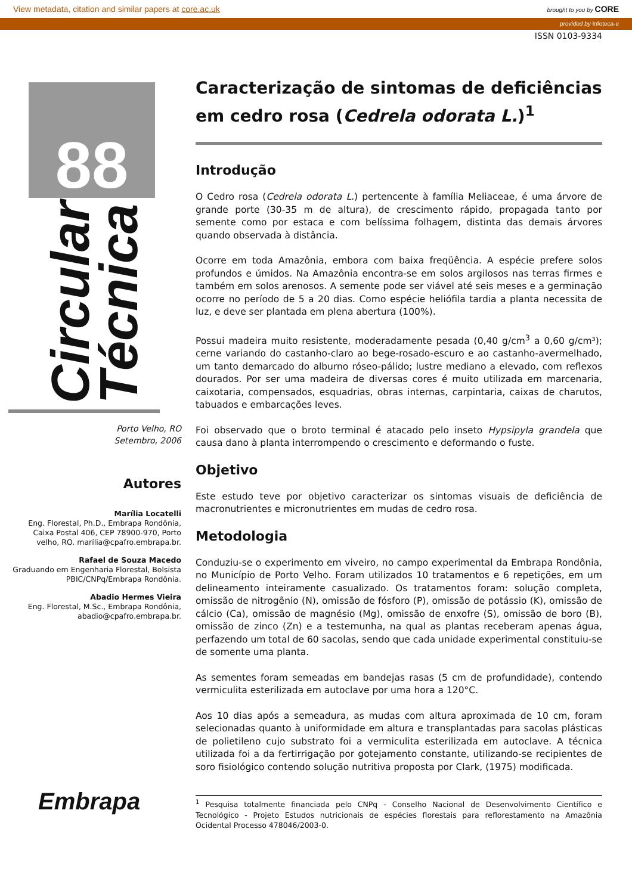View metadata, citation and similar papers at core.ac.uk brought to you by CORE
provided by Infoteca-e
ISSN 0103-9334
88
Circular
Técnica
Porto Velho, RO
Setembro, 2006
Autores
Marília Locatelli
Eng. Florestal, Ph.D., Embrapa Rondônia, Caixa Postal 406, CEP 78900-970, Porto velho, RO. marília@cpafro.embrapa.br.
Rafael de Souza Macedo
Graduando em Engenharia Florestal, Bolsista PBIC/CNPq/Embrapa Rondônia.
Abadio Hermes Vieira
Eng. Florestal, M.Sc., Embrapa Rondônia, abadio@cpafro.embrapa.br.
Embrapa
Caracterização de sintomas de deficiências em cedro rosa (Cedrela odorata L.)<sup>1</sup>
Introdução
O Cedro rosa (Cedrela odorata L.) pertencente à família Meliaceae, é uma árvore de grande porte (30-35 m de altura), de crescimento rápido, propagada tanto por semente como por estaca e com belíssima folhagem, distinta das demais árvores quando observada à distância.
Ocorre em toda Amazônia, embora com baixa freqüência. A espécie prefere solos profundos e úmidos. Na Amazônia encontra-se em solos argilosos nas terras firmes e também em solos arenosos. A semente pode ser viável até seis meses e a germinação ocorre no período de 5 a 20 dias. Como espécie heliófila tardia a planta necessita de luz, e deve ser plantada em plena abertura (100%).
Possui madeira muito resistente, moderadamente pesada (0,40 g/cm<sup>3</sup> a 0,60 g/cm³); cerne variando do castanho-claro ao bege-rosado-escuro e ao castanho-avermelhado, um tanto demarcado do alburno róseo-pálido; lustre mediano a elevado, com reflexos dourados. Por ser uma madeira de diversas cores é muito utilizada em marcenaria, caixotaria, compensados, esquadrias, obras internas, carpintaria, caixas de charutos, tabuados e embarcações leves.
Foi observado que o broto terminal é atacado pelo inseto Hypsipyla grandela que causa dano à planta interrompendo o crescimento e deformando o fuste.
Objetivo
Este estudo teve por objetivo caracterizar os sintomas visuais de deficiência de macronutrientes e micronutrientes em mudas de cedro rosa.
Metodologia
Conduziu-se o experimento em viveiro, no campo experimental da Embrapa Rondônia, no Município de Porto Velho. Foram utilizados 10 tratamentos e 6 repetições, em um delineamento inteiramente casualizado. Os tratamentos foram: solução completa, omissão de nitrogênio (N), omissão de fósforo (P), omissão de potássio (K), omissão de cálcio (Ca), omissão de magnésio (Mg), omissão de enxofre (S), omissão de boro (B), omissão de zinco (Zn) e a testemunha, na qual as plantas receberam apenas água, perfazendo um total de 60 sacolas, sendo que cada unidade experimental constituiu-se de somente uma planta.
As sementes foram semeadas em bandejas rasas (5 cm de profundidade), contendo vermiculita esterilizada em autoclave por uma hora a 120°C.
Aos 10 dias após a semeadura, as mudas com altura aproximada de 10 cm, foram selecionadas quanto à uniformidade em altura e transplantadas para sacolas plásticas de polietileno cujo substrato foi a vermiculita esterilizada em autoclave. A técnica utilizada foi a da fertirrigação por gotejamento constante, utilizando-se recipientes de soro fisiológico contendo solução nutritiva proposta por Clark, (1975) modificada.
<sup>1</sup> Pesquisa totalmente financiada pelo CNPq - Conselho Nacional de Desenvolvimento Científico e Tecnológico - Projeto Estudos nutricionais de espécies florestais para reflorestamento na Amazônia Ocidental Processo 478046/2003-0.